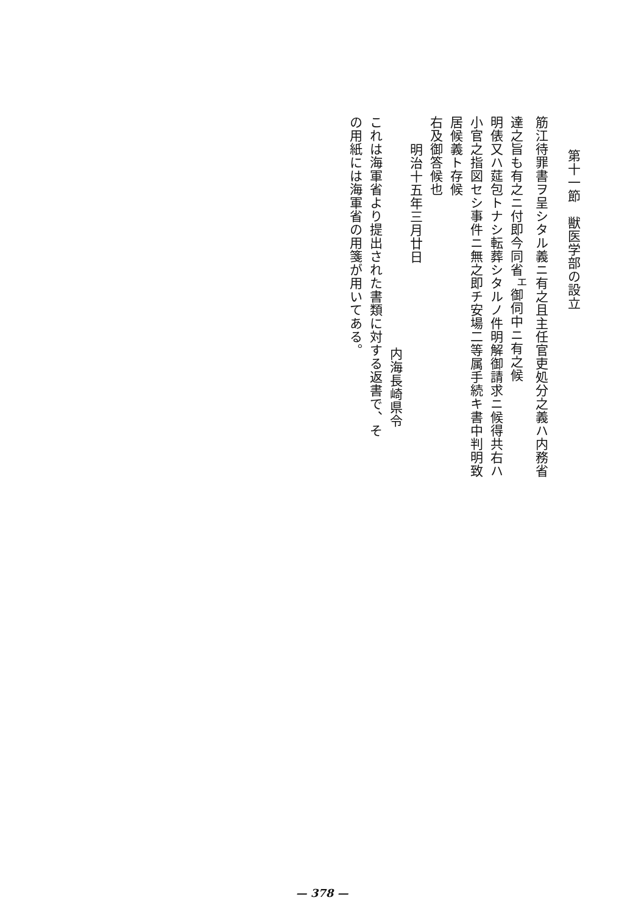第十一節　獣医学部の設立
筋江待罪書ヲ呈シタル義ニ有之且主任官吏処分之義ハ内務省
達之旨も有之ニ付即今同省<sup>エ</sup>御伺中ニ有之候
明俵又ハ莚包トナシ転葬シタルノ件明解御請求ニ候得共右ハ
小官之指図セシ事件ニ無之即チ安場二等属手続キ書中判明致
居候義ト存候
右及御答候也
明治十五年三月廿日
内海長崎県令
これは海軍省より提出された書類に対する返書で、そ
の用紙には海軍省の用箋が用いてある。
— 378 —